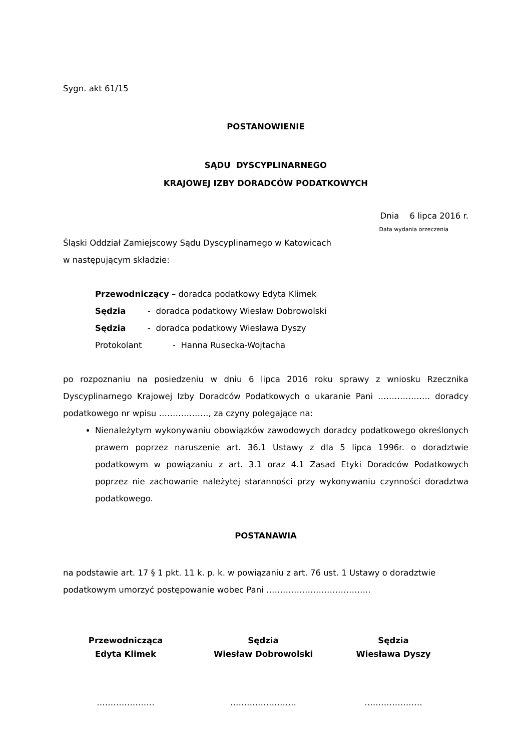Sygn. akt 61/15
POSTANOWIENIE
SĄDU DYSCYPLINARNEGO
KRAJOWEJ IZBY DORADCÓW PODATKOWYCH
Dnia 6 lipca 2016 r.
Data wydania orzeczenia
Śląski Oddział Zamiejscowy Sądu Dyscyplinarnego w Katowicach
w następującym składzie:
Przewodniczący – doradca podatkowy Edyta Klimek
Sędzia - doradca podatkowy Wiesław Dobrowolski
Sędzia - doradca podatkowy Wiesława Dyszy
Protokolant - Hanna Rusecka-Wojtacha
po rozpoznaniu na posiedzeniu w dniu 6 lipca 2016 roku sprawy z wniosku Rzecznika Dyscyplinarnego Krajowej Izby Doradców Podatkowych o ukaranie Pani ………………. doradcy podatkowego nr wpisu ………………, za czyny polegające na:
Nienależytym wykonywaniu obowiązków zawodowych doradcy podatkowego określonych prawem poprzez naruszenie art. 36.1 Ustawy z dla 5 lipca 1996r. o doradztwie podatkowym w powiązaniu z art. 3.1 oraz 4.1 Zasad Etyki Doradców Podatkowych poprzez nie zachowanie należytej staranności przy wykonywaniu czynności doradztwa podatkowego.
POSTANAWIA
na podstawie art. 17 § 1 pkt. 11 k. p. k. w powiązaniu z art. 76 ust. 1 Ustawy o doradztwie podatkowym umorzyć postępowanie wobec Pani ………………………………..
Przewodnicząca
Edyta Klimek
Sędzia
Wiesław Dobrowolski
Sędzia
Wiesława Dyszy
………………… …………………… …………………